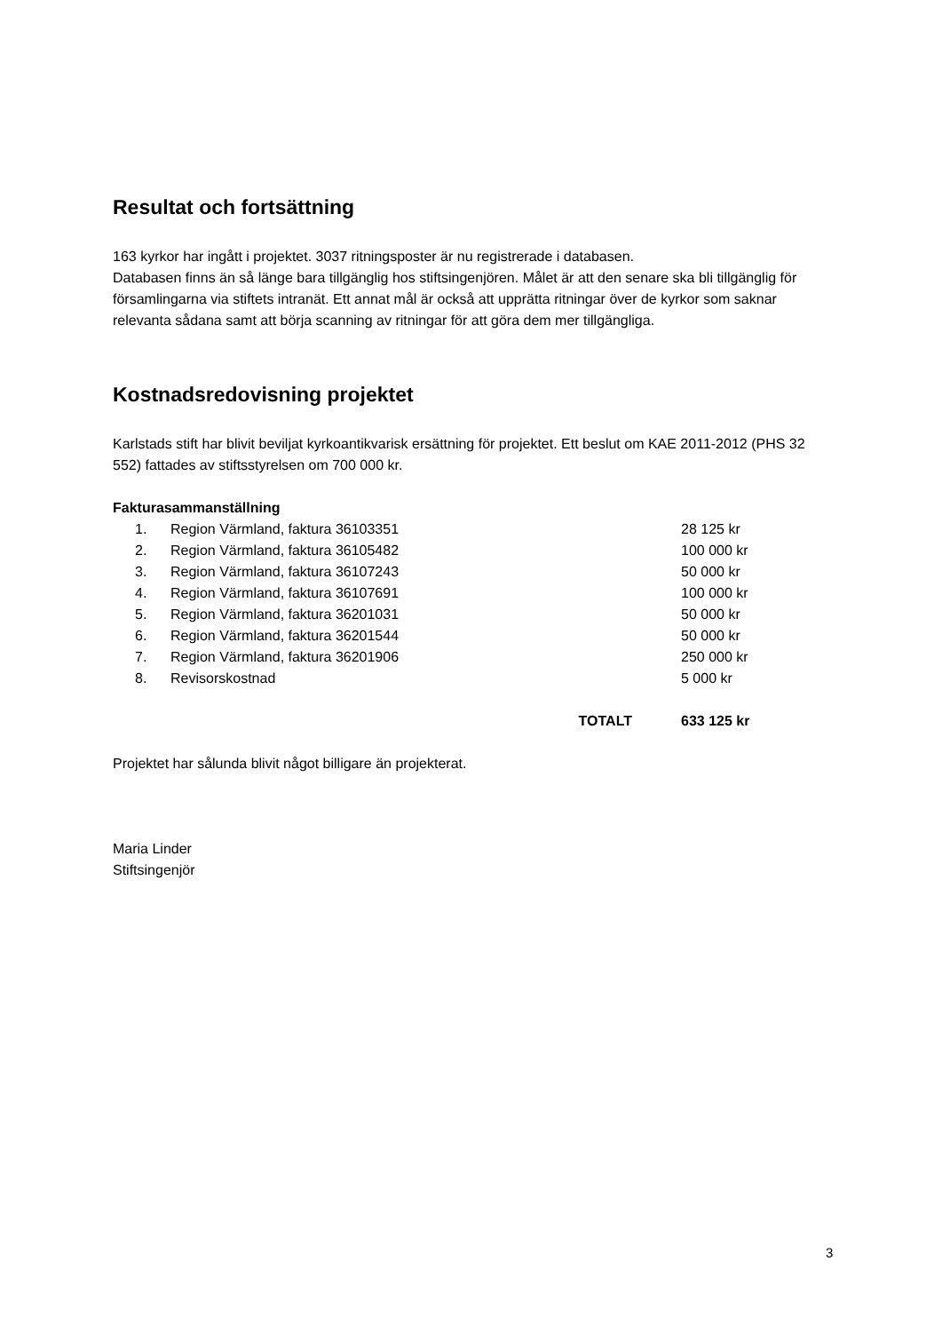Resultat och fortsättning
163 kyrkor har ingått i projektet. 3037 ritningsposter är nu registrerade i databasen.
Databasen finns än så länge bara tillgänglig hos stiftsingenjören. Målet är att den senare ska bli tillgänglig för församlingarna via stiftets intranät. Ett annat mål är också att upprätta ritningar över de kyrkor som saknar relevanta sådana samt att börja scanning av ritningar för att göra dem mer tillgängliga.
Kostnadsredovisning projektet
Karlstads stift har blivit beviljat kyrkoantikvarisk ersättning för projektet. Ett beslut om KAE 2011-2012 (PHS 32 552) fattades av stiftsstyrelsen om 700 000 kr.
Fakturasammanställning
| 1. | Region Värmland, faktura 36103351 | 28 125 kr |
| 2. | Region Värmland, faktura 36105482 | 100 000 kr |
| 3. | Region Värmland, faktura 36107243 | 50 000 kr |
| 4. | Region Värmland, faktura 36107691 | 100 000 kr |
| 5. | Region Värmland, faktura 36201031 | 50 000 kr |
| 6. | Region Värmland, faktura 36201544 | 50 000 kr |
| 7. | Region Värmland, faktura 36201906 | 250 000 kr |
| 8. | Revisorskostnad | 5 000 kr |
| | TOTALT | 633 125 kr |
Projektet har sålunda blivit något billigare än projekterat.
Maria Linder
Stiftsingenjör
3